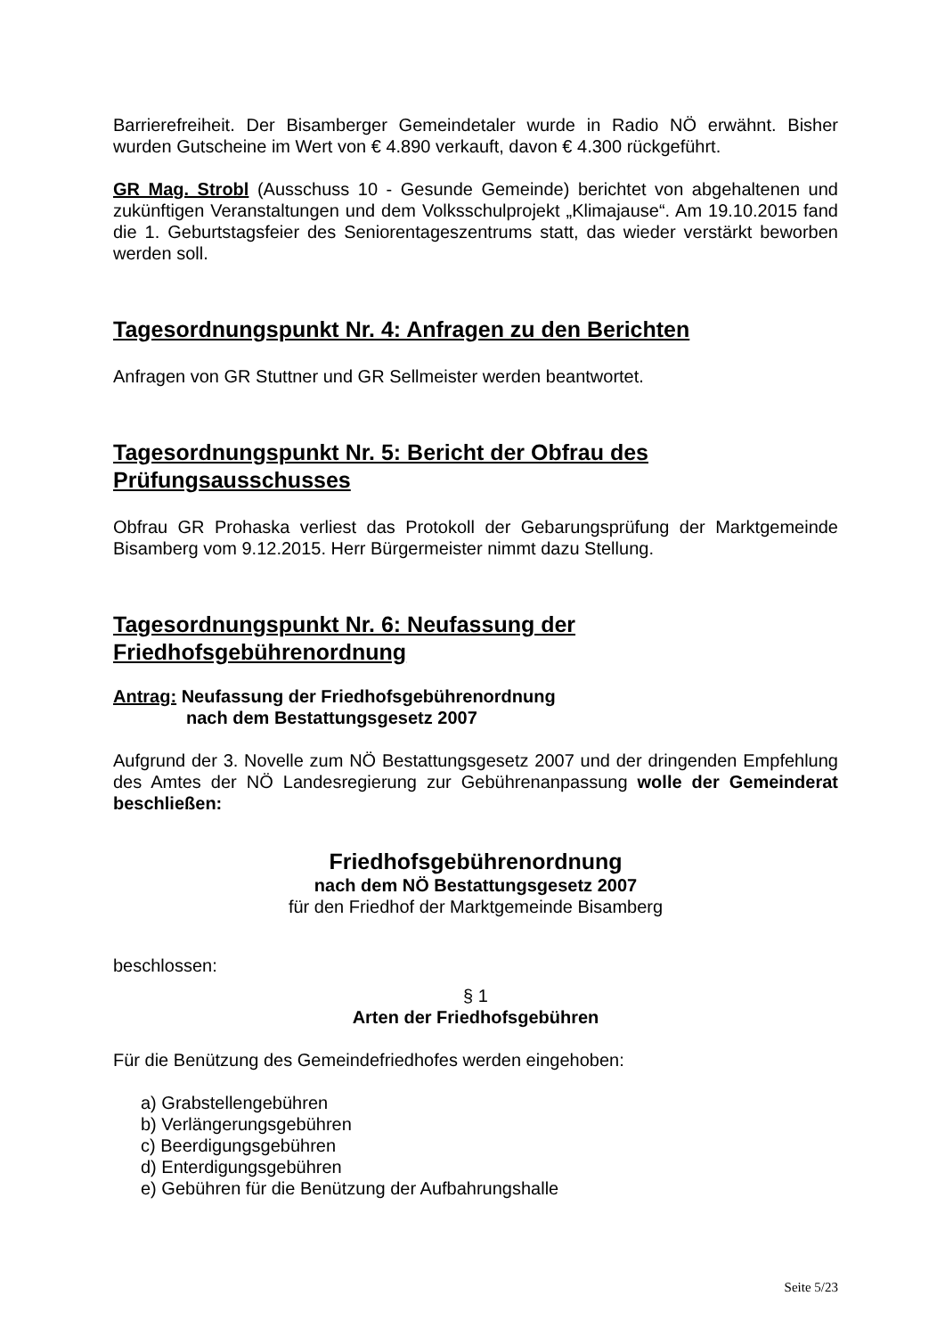Barrierefreiheit. Der Bisamberger Gemeindetaler wurde in Radio NÖ erwähnt. Bisher wurden Gutscheine im Wert von € 4.890 verkauft, davon € 4.300 rückgeführt.
GR Mag. Strobl (Ausschuss 10 - Gesunde Gemeinde) berichtet von abgehaltenen und zukünftigen Veranstaltungen und dem Volksschulprojekt „Klimajause“. Am 19.10.2015 fand die 1. Geburtstagsfeier des Seniorentageszentrums statt, das wieder verstärkt beworben werden soll.
Tagesordnungspunkt Nr. 4: Anfragen zu den Berichten
Anfragen von GR Stuttner und GR Sellmeister werden beantwortet.
Tagesordnungspunkt Nr. 5: Bericht der Obfrau des
Prüfungsausschusses
Obfrau GR Prohaska verliest das Protokoll der Gebarungsprüfung der Marktgemeinde Bisamberg vom 9.12.2015. Herr Bürgermeister nimmt dazu Stellung.
Tagesordnungspunkt Nr. 6: Neufassung der
Friedhofsgebührenordnung
Antrag: Neufassung der Friedhofsgebührenordnung
nach dem Bestattungsgesetz 2007
Aufgrund der 3. Novelle zum NÖ Bestattungsgesetz 2007 und der dringenden Empfehlung des Amtes der NÖ Landesregierung zur Gebührenanpassung wolle der Gemeinderat beschließen:
Friedhofsgebührenordnung
nach dem NÖ Bestattungsgesetz 2007
für den Friedhof der Marktgemeinde Bisamberg
beschlossen:
§ 1
Arten der Friedhofsgebühren
Für die Benützung des Gemeindefriedhofes werden eingehoben:
a) Grabstellengebühren
b) Verlängerungsgebühren
c) Beerdigungsgebühren
d) Enterdigungsgebühren
e) Gebühren für die Benützung der Aufbahrungshalle
Seite 5/23